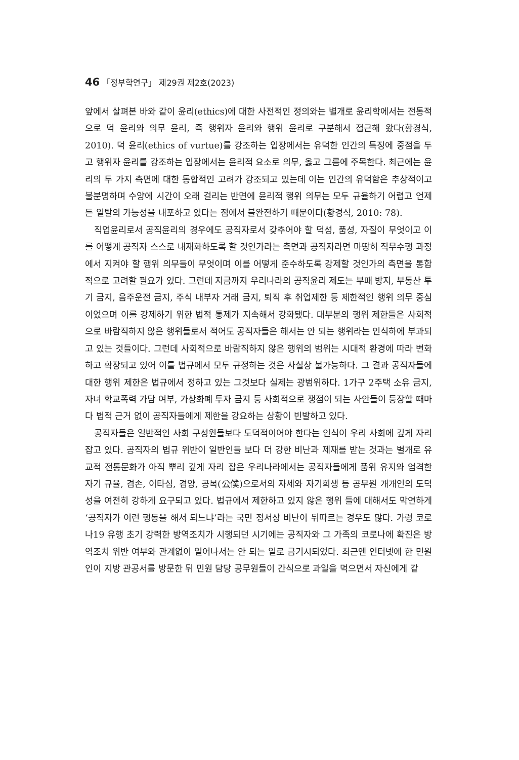46 「정부학연구」 제29권 제2호(2023)
앞에서 살펴본 바와 같이 윤리(ethics)에 대한 사전적인 정의와는 별개로 윤리학에서는 전통적으로 덕 윤리와 의무 윤리, 즉 행위자 윤리와 행위 윤리로 구분해서 접근해 왔다(황경식, 2010). 덕 윤리(ethics of vurtue)를 강조하는 입장에서는 유덕한 인간의 특징에 중점을 두고 행위자 윤리를 강조하는 입장에서는 윤리적 요소로 의무, 옳고 그름에 주목한다. 최근에는 윤리의 두 가지 측면에 대한 통합적인 고려가 강조되고 있는데 이는 인간의 유덕함은 추상적이고 불분명하며 수양에 시간이 오래 걸리는 반면에 윤리적 행위 의무는 모두 규율하기 어렵고 언제든 일탈의 가능성을 내포하고 있다는 점에서 불완전하기 때문이다(황경식, 2010: 78).
직업윤리로서 공직윤리의 경우에도 공직자로서 갖추어야 할 덕성, 품성, 자질이 무엇이고 이를 어떻게 공직자 스스로 내재화하도록 할 것인가라는 측면과 공직자라면 마땅히 직무수행 과정에서 지켜야 할 행위 의무들이 무엇이며 이를 어떻게 준수하도록 강제할 것인가의 측면을 통합적으로 고려할 필요가 있다. 그런데 지금까지 우리나라의 공직윤리 제도는 부패 방지, 부동산 투기 금지, 음주운전 금지, 주식 내부자 거래 금지, 퇴직 후 취업제한 등 제한적인 행위 의무 중심이었으며 이를 강제하기 위한 법적 통제가 지속해서 강화됐다. 대부분의 행위 제한들은 사회적으로 바람직하지 않은 행위들로서 적어도 공직자들은 해서는 안 되는 행위라는 인식하에 부과되고 있는 것들이다. 그런데 사회적으로 바람직하지 않은 행위의 범위는 시대적 환경에 따라 변화하고 확장되고 있어 이를 법규에서 모두 규정하는 것은 사실상 불가능하다. 그 결과 공직자들에 대한 행위 제한은 법규에서 정하고 있는 그것보다 실제는 광범위하다. 1가구 2주택 소유 금지, 자녀 학교폭력 가담 여부, 가상화폐 투자 금지 등 사회적으로 쟁점이 되는 사안들이 등장할 때마다 법적 근거 없이 공직자들에게 제한을 강요하는 상황이 빈발하고 있다.
공직자들은 일반적인 사회 구성원들보다 도덕적이어야 한다는 인식이 우리 사회에 깊게 자리 잡고 있다. 공직자의 법규 위반이 일반인들 보다 더 강한 비난과 제재를 받는 것과는 별개로 유교적 전통문화가 아직 뿌리 깊게 자리 잡은 우리나라에서는 공직자들에게 품위 유지와 엄격한 자기 규율, 겸손, 이타심, 겸양, 공복(公僕)으로서의 자세와 자기희생 등 공무원 개개인의 도덕성을 여전히 강하게 요구되고 있다. 법규에서 제한하고 있지 않은 행위 들에 대해서도 막연하게 ‘공직자가 이런 행동을 해서 되느냐’라는 국민 정서상 비난이 뒤따르는 경우도 많다. 가령 코로나19 유행 초기 강력한 방역조치가 시행되던 시기에는 공직자와 그 가족의 코로나에 확진은 방역조치 위반 여부와 관계없이 일어나서는 안 되는 일로 금기시되었다. 최근엔 인터넷에 한 민원인이 지방 관공서를 방문한 뒤 민원 담당 공무원들이 간식으로 과일을 먹으면서 자신에게 같